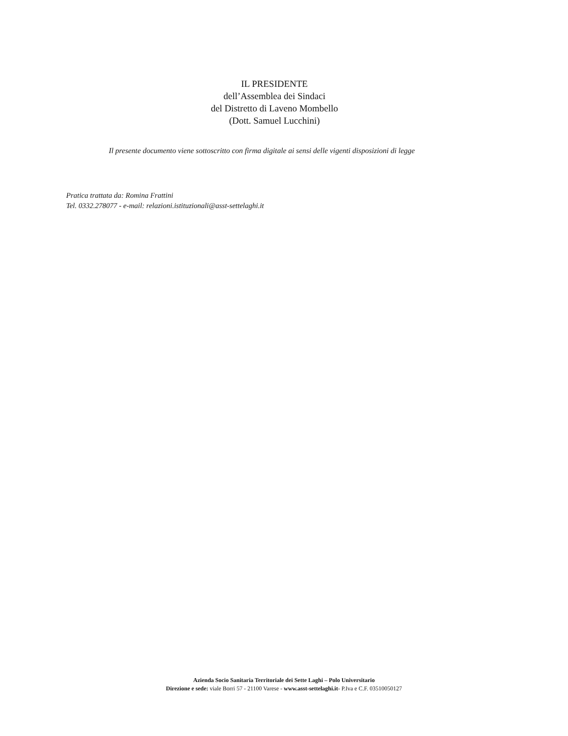IL PRESIDENTE
dell’Assemblea dei Sindaci
del Distretto di Laveno Mombello
(Dott. Samuel Lucchini)
Il presente documento viene sottoscritto con firma digitale ai sensi delle vigenti disposizioni di legge
Pratica trattata da: Romina Frattini
Tel. 0332.278077 - e-mail: relazioni.istituzionali@asst-settelaghi.it
Azienda Socio Sanitaria Territoriale dei Sette Laghi – Polo Universitario
Direzione e sede: viale Borri 57 - 21100 Varese - www.asst-settelaghi.it- P.Iva e C.F. 03510050127